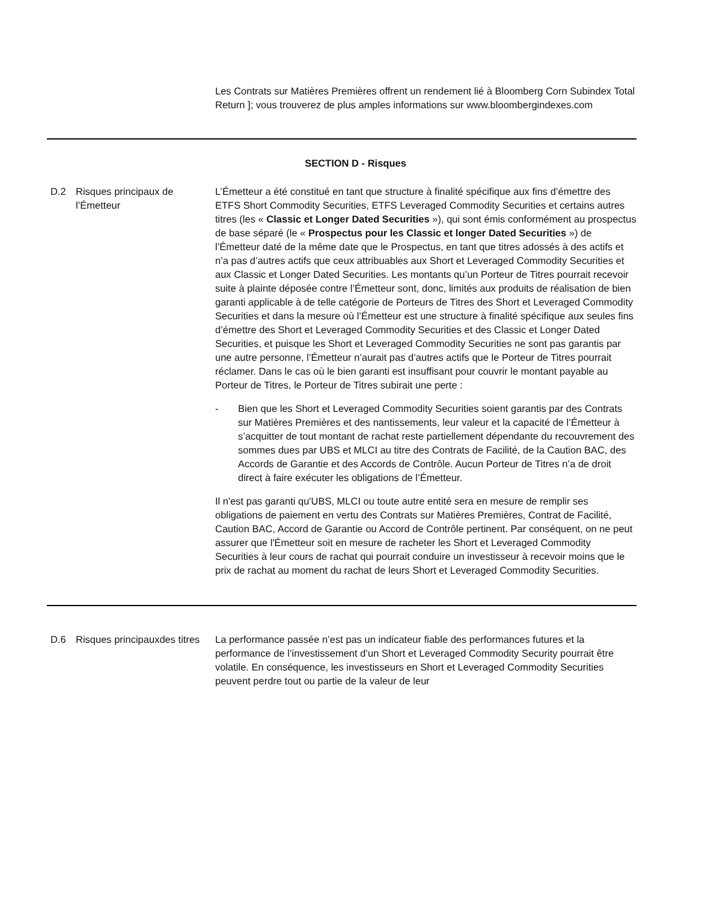Les Contrats sur Matières Premières offrent un rendement lié à Bloomberg Corn Subindex Total Return ]; vous trouverez de plus amples informations sur www.bloombergindexes.com
SECTION D - Risques
| D.2 | Risques principaux de l’Émetteur | L’Émetteur a été constitué en tant que structure à finalité spécifique aux fins d’émettre des ETFS Short Commodity Securities, ETFS Leveraged Commodity Securities et certains autres titres (les « Classic et Longer Dated Securities »), qui sont émis conformément au prospectus de base séparé (le « Prospectus pour les Classic et longer Dated Securities ») de l’Émetteur daté de la même date que le Prospectus, en tant que titres adossés à des actifs et n’a pas d’autres actifs que ceux attribuables aux Short et Leveraged Commodity Securities et aux Classic et Longer Dated Securities. Les montants qu’un Porteur de Titres pourrait recevoir suite à plainte déposée contre l’Émetteur sont, donc, limités aux produits de réalisation de bien garanti applicable à de telle catégorie de Porteurs de Titres des Short et Leveraged Commodity Securities et dans la mesure où l’Émetteur est une structure à finalité spécifique aux seules fins d’émettre des Short et Leveraged Commodity Securities et des Classic et Longer Dated Securities, et puisque les Short et Leveraged Commodity Securities ne sont pas garantis par une autre personne, l’Émetteur n’aurait pas d’autres actifs que le Porteur de Titres pourrait réclamer. Dans le cas où le bien garanti est insuffisant pour couvrir le montant payable au Porteur de Titres, le Porteur de Titres subirait une perte : - Bien que les Short et Leveraged Commodity Securities soient garantis par des Contrats sur Matières Premières et des nantissements, leur valeur et la capacité de l’Émetteur à s’acquitter de tout montant de rachat reste partiellement dépendante du recouvrement des sommes dues par UBS et MLCI au titre des Contrats de Facilité, de la Caution BAC, des Accords de Garantie et des Accords de Contrôle. Aucun Porteur de Titres n’a de droit direct à faire exécuter les obligations de l’Émetteur. Il n'est pas garanti qu'UBS, MLCI ou toute autre entité sera en mesure de remplir ses obligations de paiement en vertu des Contrats sur Matières Premières, Contrat de Facilité, Caution BAC, Accord de Garantie ou Accord de Contrôle pertinent. Par conséquent, on ne peut assurer que l'Émetteur soit en mesure de racheter les Short et Leveraged Commodity Securities à leur cours de rachat qui pourrait conduire un investisseur à recevoir moins que le prix de rachat au moment du rachat de leurs Short et Leveraged Commodity Securities. |
| D.6 | Risques principauxdes titres | La performance passée n’est pas un indicateur fiable des performances futures et la performance de l’investissement d’un Short et Leveraged Commodity Security pourrait être volatile. En conséquence, les investisseurs en Short et Leveraged Commodity Securities peuvent perdre tout ou partie de la valeur de leur |